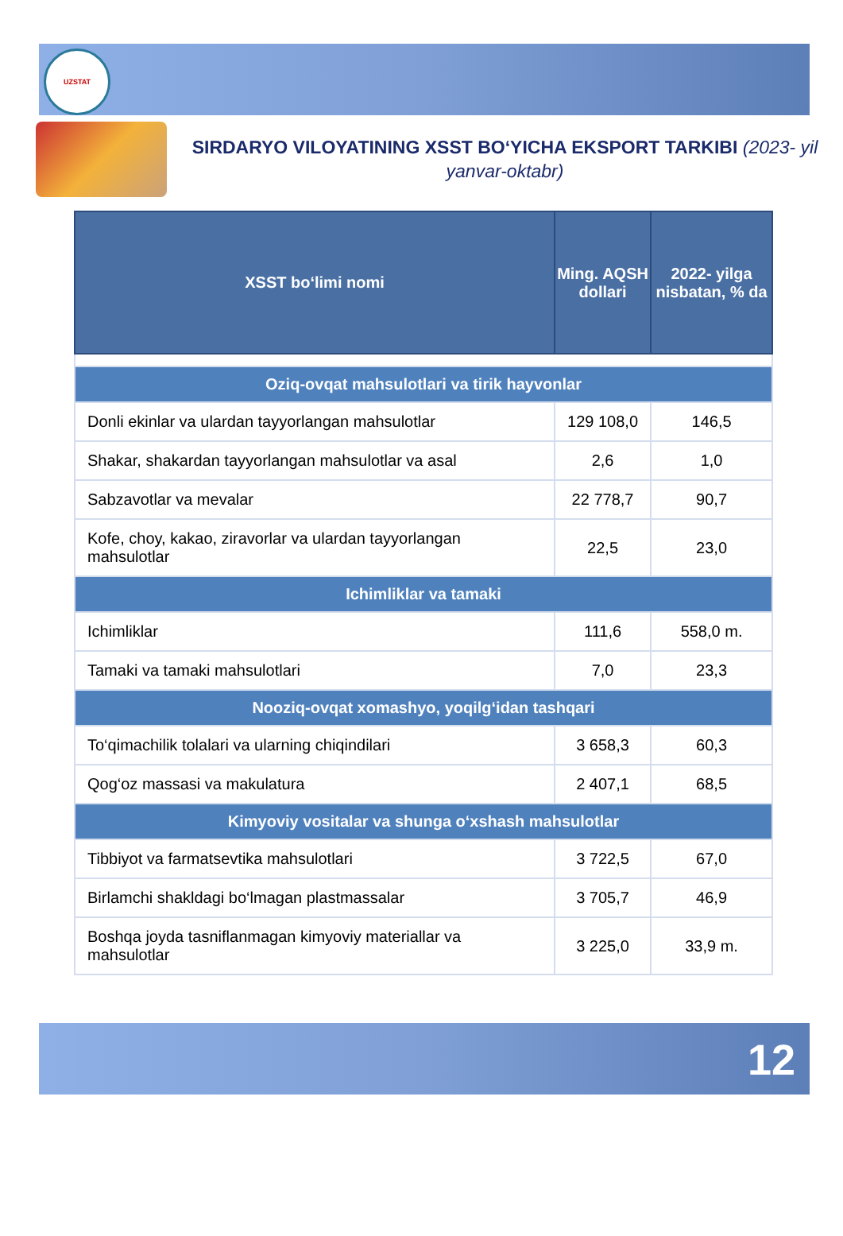UZSTAT
SIRDARYO VILOYATINING XSST BO‘YICHA EKSPORT TARKIBI (2023- yil yanvar-oktabr)
| XSST bo‘limi nomi | Ming. AQSH dollari | 2022- yilga nisbatan, % da |
| --- | --- | --- |
| Oziq-ovqat mahsulotlari va tirik hayvonlar | | |
| Donli ekinlar va ulardan tayyorlangan mahsulotlar | 129 108,0 | 146,5 |
| Shakar, shakardan tayyorlangan mahsulotlar va asal | 2,6 | 1,0 |
| Sabzavotlar va mevalar | 22 778,7 | 90,7 |
| Kofe, choy, kakao, ziravorlar va ulardan tayyorlangan mahsulotlar | 22,5 | 23,0 |
| Ichimliklar va tamaki | | |
| Ichimliklar | 111,6 | 558,0 m. |
| Tamaki va tamaki mahsulotlari | 7,0 | 23,3 |
| Nooziq-ovqat xomashyo, yoqilg‘idan tashqari | | |
| To‘qimachilik tolalari va ularning chiqindilari | 3 658,3 | 60,3 |
| Qog‘oz massasi va makulatura | 2 407,1 | 68,5 |
| Kimyoviy vositalar va shunga o‘xshash mahsulotlar | | |
| Tibbiyot va farmatsevtika mahsulotlari | 3 722,5 | 67,0 |
| Birlamchi shakldagi bo‘lmagan plastmassalar | 3 705,7 | 46,9 |
| Boshqa joyda tasniflanmagan kimyoviy materiallar va mahsulotlar | 3 225,0 | 33,9 m. |
12